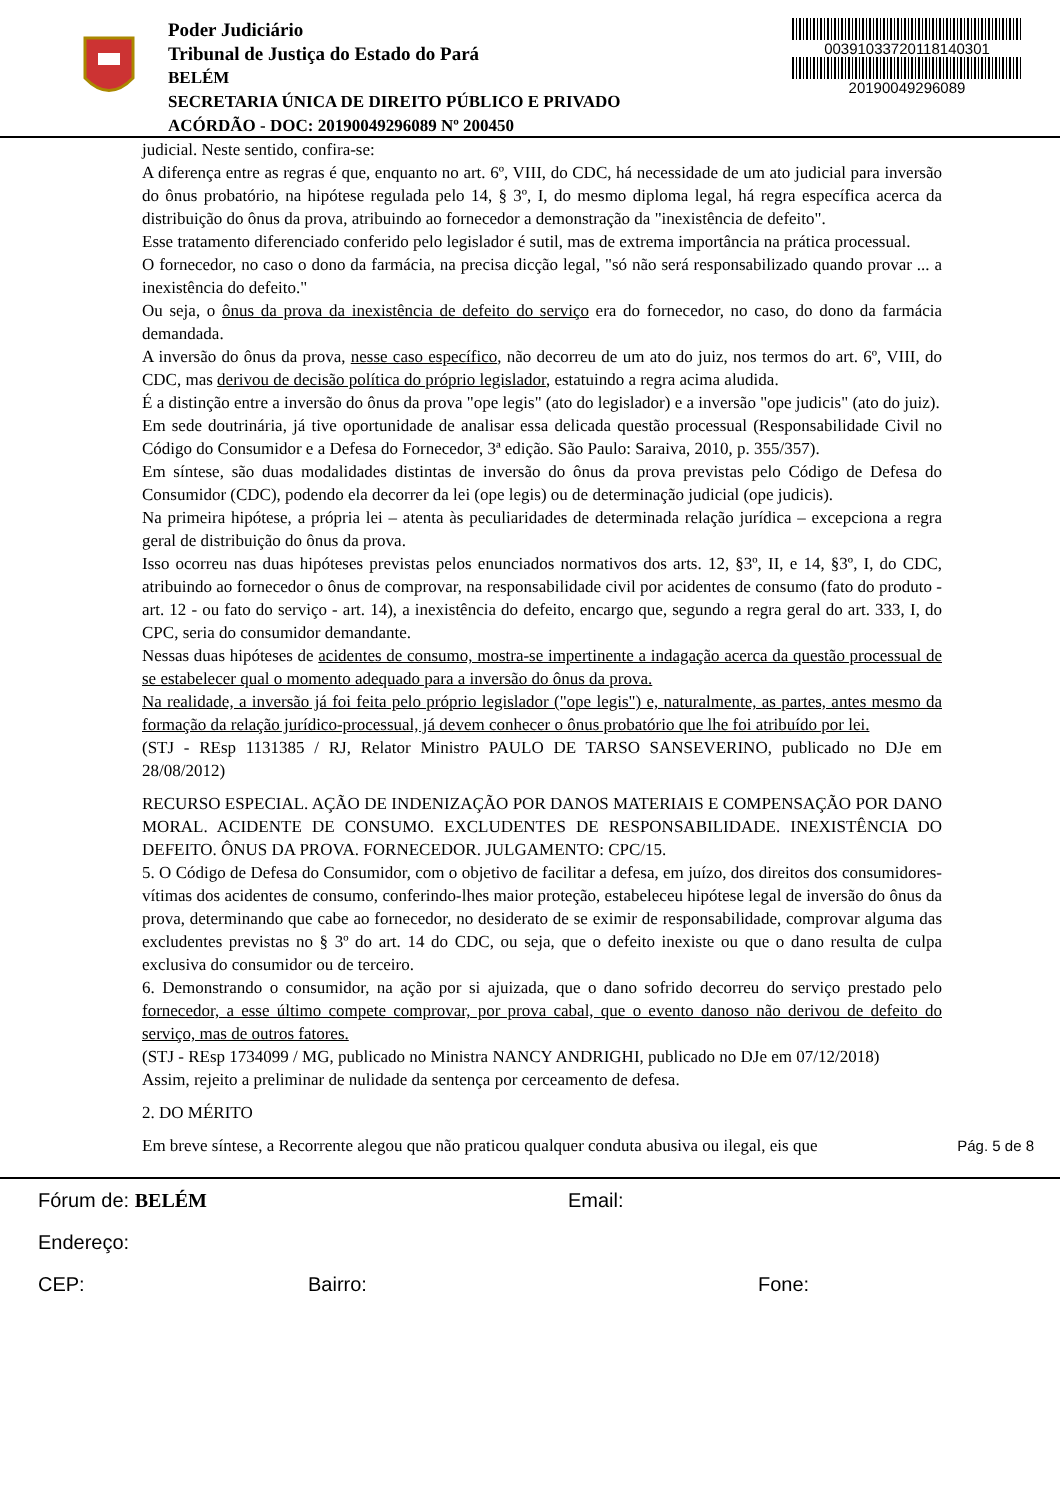Poder Judiciário
Tribunal de Justiça do Estado do Pará
BELÉM
SECRETARIA ÚNICA DE DIREITO PÚBLICO E PRIVADO
ACÓRDÃO - DOC: 20190049296089 Nº 200450
00391033720118140301
20190049296089
judicial. Neste sentido, confira-se:
A diferença entre as regras é que, enquanto no art. 6º, VIII, do CDC, há necessidade de um ato judicial para inversão do ônus probatório, na hipótese regulada pelo 14, § 3º, I, do mesmo diploma legal, há regra específica acerca da distribuição do ônus da prova, atribuindo ao fornecedor a demonstração da "inexistência de defeito".
Esse tratamento diferenciado conferido pelo legislador é sutil, mas de extrema importância na prática processual.
O fornecedor, no caso o dono da farmácia, na precisa dicção legal, "só não será responsabilizado quando provar ... a inexistência do defeito."
Ou seja, o ônus da prova da inexistência de defeito do serviço era do fornecedor, no caso, do dono da farmácia demandada.
A inversão do ônus da prova, nesse caso específico, não decorreu de um ato do juiz, nos termos do art. 6º, VIII, do CDC, mas derivou de decisão política do próprio legislador, estatuindo a regra acima aludida.
É a distinção entre a inversão do ônus da prova "ope legis" (ato do legislador) e a inversão "ope judicis" (ato do juiz).
Em sede doutrinária, já tive oportunidade de analisar essa delicada questão processual (Responsabilidade Civil no Código do Consumidor e a Defesa do Fornecedor, 3ª edição. São Paulo: Saraiva, 2010, p. 355/357).
Em síntese, são duas modalidades distintas de inversão do ônus da prova previstas pelo Código de Defesa do Consumidor (CDC), podendo ela decorrer da lei (ope legis) ou de determinação judicial (ope judicis).
Na primeira hipótese, a própria lei – atenta às peculiaridades de determinada relação jurídica – excepciona a regra geral de distribuição do ônus da prova.
Isso ocorreu nas duas hipóteses previstas pelos enunciados normativos dos arts. 12, §3º, II, e 14, §3º, I, do CDC, atribuindo ao fornecedor o ônus de comprovar, na responsabilidade civil por acidentes de consumo (fato do produto - art. 12 - ou fato do serviço - art. 14), a inexistência do defeito, encargo que, segundo a regra geral do art. 333, I, do CPC, seria do consumidor demandante.
Nessas duas hipóteses de acidentes de consumo, mostra-se impertinente a indagação acerca da questão processual de se estabelecer qual o momento adequado para a inversão do ônus da prova.
Na realidade, a inversão já foi feita pelo próprio legislador ("ope legis") e, naturalmente, as partes, antes mesmo da formação da relação jurídico-processual, já devem conhecer o ônus probatório que lhe foi atribuído por lei.
(STJ - REsp 1131385 / RJ, Relator Ministro PAULO DE TARSO SANSEVERINO, publicado no DJe em 28/08/2012)
RECURSO ESPECIAL. AÇÃO DE INDENIZAÇÃO POR DANOS MATERIAIS E COMPENSAÇÃO POR DANO MORAL. ACIDENTE DE CONSUMO. EXCLUDENTES DE RESPONSABILIDADE. INEXISTÊNCIA DO DEFEITO. ÔNUS DA PROVA. FORNECEDOR. JULGAMENTO: CPC/15.
5. O Código de Defesa do Consumidor, com o objetivo de facilitar a defesa, em juízo, dos direitos dos consumidores-vítimas dos acidentes de consumo, conferindo-lhes maior proteção, estabeleceu hipótese legal de inversão do ônus da prova, determinando que cabe ao fornecedor, no desiderato de se eximir de responsabilidade, comprovar alguma das excludentes previstas no § 3º do art. 14 do CDC, ou seja, que o defeito inexiste ou que o dano resulta de culpa exclusiva do consumidor ou de terceiro.
6. Demonstrando o consumidor, na ação por si ajuizada, que o dano sofrido decorreu do serviço prestado pelo fornecedor, a esse último compete comprovar, por prova cabal, que o evento danoso não derivou de defeito do serviço, mas de outros fatores.
(STJ - REsp 1734099 / MG, publicado no Ministra NANCY ANDRIGHI, publicado no DJe em 07/12/2018)
Assim, rejeito a preliminar de nulidade da sentença por cerceamento de defesa.
2. DO MÉRITO
Em breve síntese, a Recorrente alegou que não praticou qualquer conduta abusiva ou ilegal, eis que Pág. 5 de 8
Fórum de: BELÉM Email:
Endereço:
CEP: Bairro: Fone: